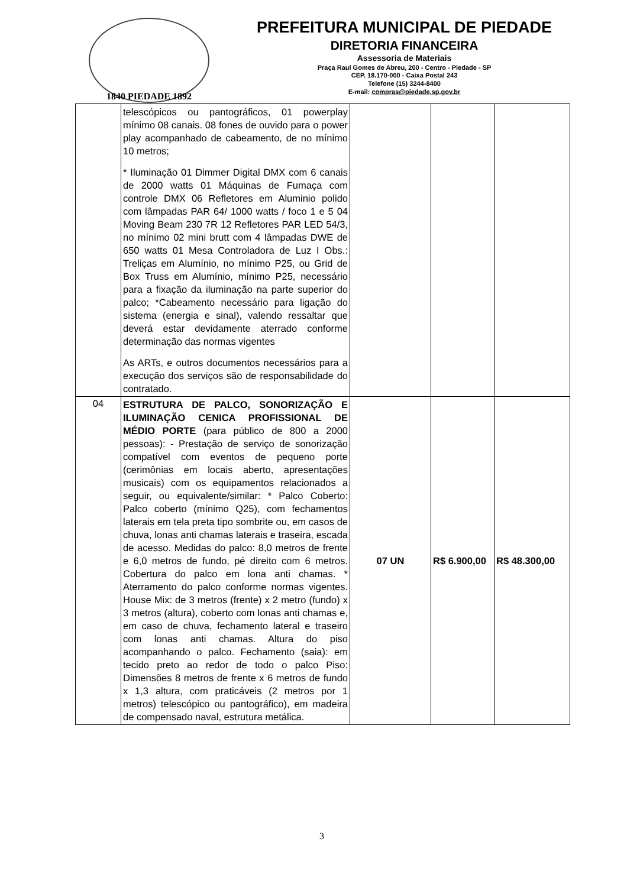1840 PIEDADE 1892
PREFEITURA MUNICIPAL DE PIEDADE
DIRETORIA FINANCEIRA
Assessoria de Materiais
Praça Raul Gomes de Abreu, 200 - Centro - Piedade - SP
CEP. 18.170-000 - Caixa Postal 243
Telefone (15) 3244-8400
E-mail: compras@piedade.sp.gov.br
| | telescópicos ou pantográficos, 01 powerplay mínimo 08 canais. 08 fones de ouvido para o power play acompanhado de cabeamento, de no mínimo 10 metros; * Iluminação 01 Dimmer Digital DMX com 6 canais de 2000 watts 01 Máquinas de Fumaça com controle DMX 06 Refletores em Aluminio polido com lâmpadas PAR 64/ 1000 watts / foco 1 e 5 04 Moving Beam 230 7R 12 Refletores PAR LED 54/3, no mínimo 02 mini brutt com 4 lâmpadas DWE de 650 watts 01 Mesa Controladora de Luz I Obs.: Treliças em Alumínio, no mínimo P25, ou Grid de Box Truss em Alumínio, mínimo P25, necessário para a fixação da iluminação na parte superior do palco; *Cabeamento necessário para ligação do sistema (energia e sinal), valendo ressaltar que deverá estar devidamente aterrado conforme determinação das normas vigentes As ARTs, e outros documentos necessários para a execução dos serviços são de responsabilidade do contratado. | | | |
| 04 | ESTRUTURA DE PALCO, SONORIZAÇÃO E ILUMINAÇÃO CENICA PROFISSIONAL DE MÉDIO PORTE (para público de 800 a 2000 pessoas): - Prestação de serviço de sonorização compatível com eventos de pequeno porte (cerimônias em locais aberto, apresentações musicais) com os equipamentos relacionados a seguir, ou equivalente/similar: * Palco Coberto: Palco coberto (mínimo Q25), com fechamentos laterais em tela preta tipo sombrite ou, em casos de chuva, lonas anti chamas laterais e traseira, escada de acesso. Medidas do palco: 8,0 metros de frente e 6,0 metros de fundo, pé direito com 6 metros. Cobertura do palco em lona anti chamas. * Aterramento do palco conforme normas vigentes. House Mix: de 3 metros (frente) x 2 metro (fundo) x 3 metros (altura), coberto com lonas anti chamas e, em caso de chuva, fechamento lateral e traseiro com lonas anti chamas. Altura do piso acompanhando o palco. Fechamento (saia): em tecido preto ao redor de todo o palco Piso: Dimensões 8 metros de frente x 6 metros de fundo x 1,3 altura, com praticáveis (2 metros por 1 metros) telescópico ou pantográfico), em madeira de compensado naval, estrutura metálica. | 07 UN | R$ 6.900,00 | R$ 48.300,00 |
3